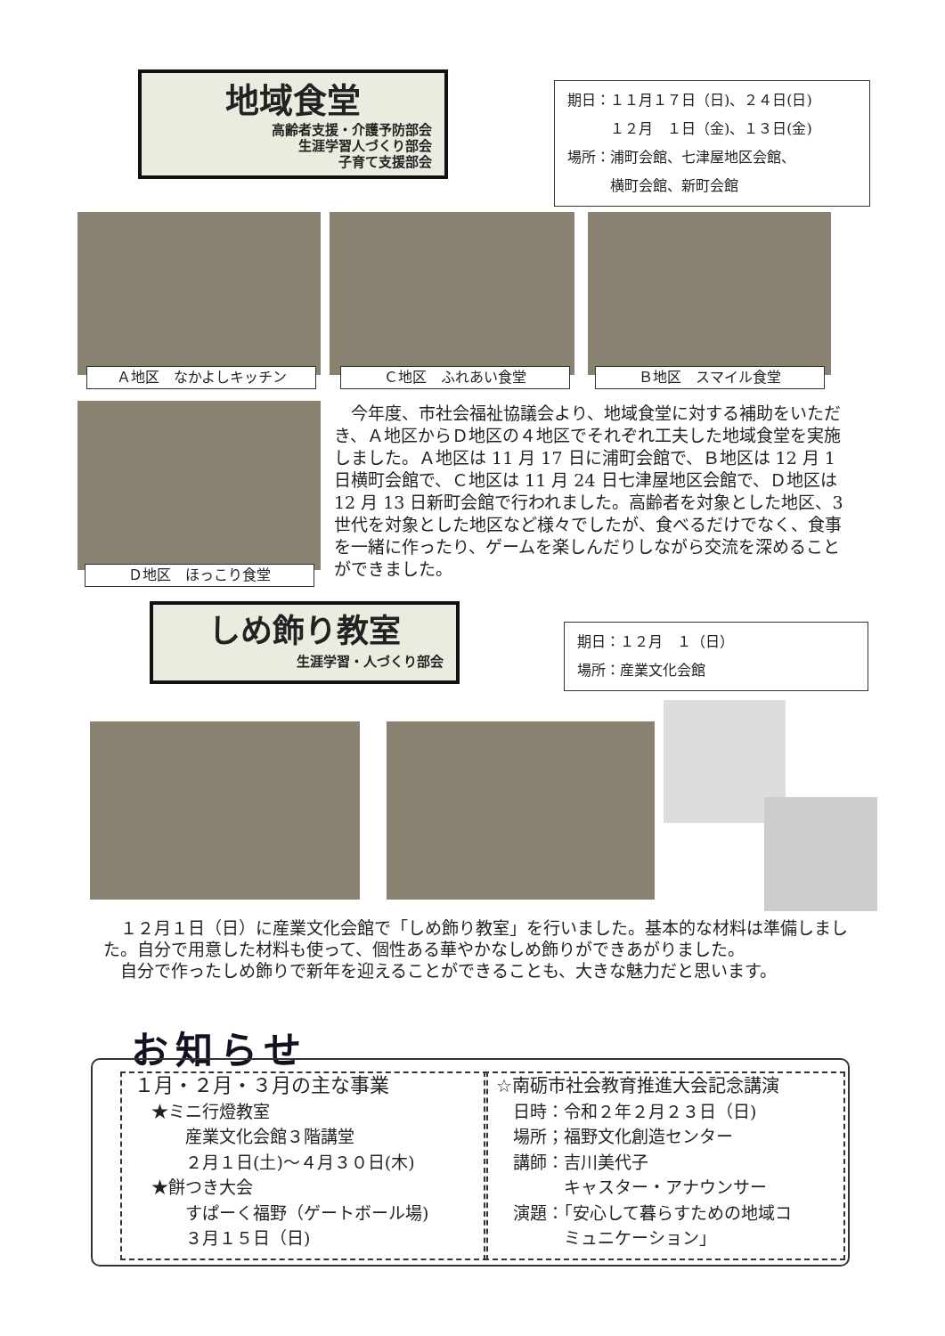地域食堂
高齢者支援・介護予防部会
生涯学習人づくり部会
子育て支援部会
期日：１１月１７日（日)、２４日(日)
　　　１２月　１日（金)、１３日(金)
場所：浦町会館、七津屋地区会館、
　　　横町会館、新町会館
Ａ地区　なかよしキッチン Ｃ地区　ふれあい食堂 Ｂ地区　スマイル食堂
Ｄ地区　ほっこり食堂
　今年度、市社会福祉協議会より、地域食堂に対する補助をいただき、Ａ地区からＤ地区の４地区でそれぞれ工夫した地域食堂を実施しました。Ａ地区は 11 月 17 日に浦町会館で、Ｂ地区は 12 月 1 日横町会館で、Ｃ地区は 11 月 24 日七津屋地区会館で、Ｄ地区は 12 月 13 日新町会館で行われました。高齢者を対象とした地区、3 世代を対象とした地区など様々でしたが、食べるだけでなく、食事を一緒に作ったり、ゲームを楽しんだりしながら交流を深めることができました。
しめ飾り教室
生涯学習・人づくり部会
期日：１２月　１（日）
場所：産業文化会館
　１２月１日（日）に産業文化会館で「しめ飾り教室」を行いました。基本的な材料は準備しました。自分で用意した材料も使って、個性ある華やかなしめ飾りができあがりました。
　自分で作ったしめ飾りで新年を迎えることができることも、大きな魅力だと思います。
お知らせ
１月・２月・３月の主な事業
　★ミニ行燈教室
　　　産業文化会館３階講堂
　　　２月１日(土)～４月３０日(木)
　★餅つき大会
　　　すぱーく福野（ゲートボール場)
　　　３月１５日（日)
☆南砺市社会教育推進大会記念講演
　日時：令和２年２月２３日（日)
　場所；福野文化創造センター
　講師：吉川美代子
　　　　キャスター・アナウンサー
　演題：｢安心して暮らすための地域コ
　　　　ミュニケーション｣